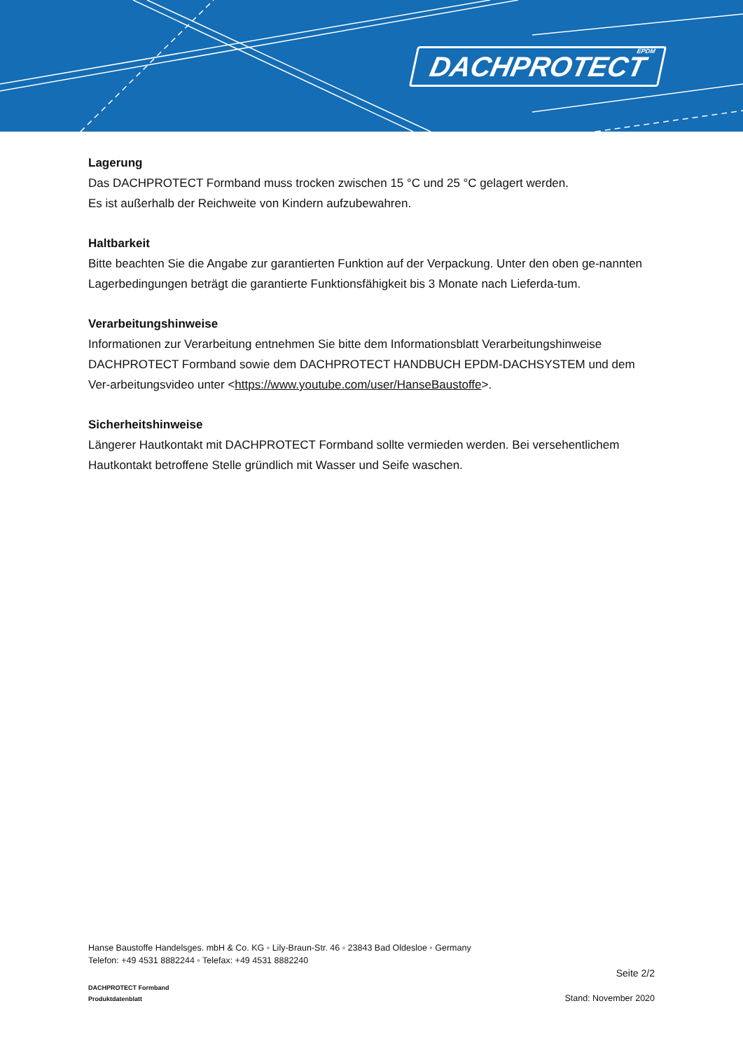DACHPROTECT EPDM
Lagerung
Das DACHPROTECT Formband muss trocken zwischen 15 °C und 25 °C gelagert werden.
Es ist außerhalb der Reichweite von Kindern aufzubewahren.
Haltbarkeit
Bitte beachten Sie die Angabe zur garantierten Funktion auf der Verpackung. Unter den oben ge-nannten Lagerbedingungen beträgt die garantierte Funktionsfähigkeit bis 3 Monate nach Lieferda-tum.
Verarbeitungshinweise
Informationen zur Verarbeitung entnehmen Sie bitte dem Informationsblatt Verarbeitungshinweise DACHPROTECT Formband sowie dem DACHPROTECT HANDBUCH EPDM-DACHSYSTEM und dem Ver-arbeitungsvideo unter <https://www.youtube.com/user/HanseBaustoffe>.
Sicherheitshinweise
Längerer Hautkontakt mit DACHPROTECT Formband sollte vermieden werden. Bei versehentlichem Hautkontakt betroffene Stelle gründlich mit Wasser und Seife waschen.
Hanse Baustoffe Handelsges. mbH & Co. KG ◦ Lily-Braun-Str. 46 ◦ 23843 Bad Oldesloe ◦ Germany
Telefon: +49 4531 8882244 ◦ Telefax: +49 4531 8882240
Seite 2/2
DACHPROTECT Formband
Produktdatenblatt
Stand: November 2020